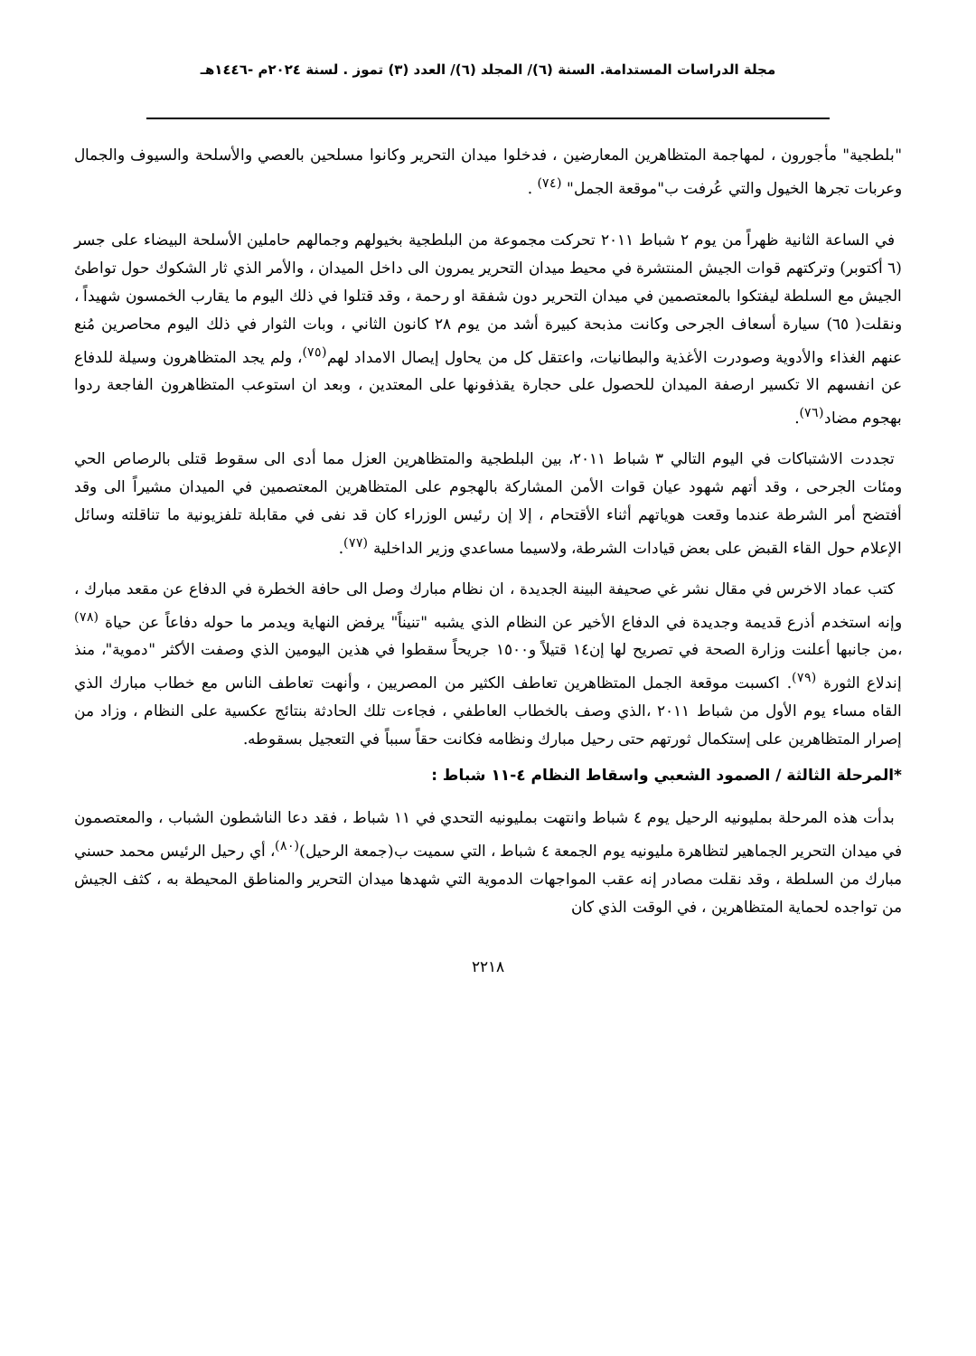مجلة الدراسات المستدامة. السنة (٦)/ المجلد (٦)/ العدد (٣) تموز . لسنة ٢٠٢٤م -١٤٤٦هـ
"بلطجية" مأجورون ، لمهاجمة المتظاهرين المعارضين ، فدخلوا ميدان التحرير وكانوا مسلحين بالعصي والأسلحة والسيوف والجمال وعربات تجرها الخيول والتي عُرفت ب"موقعة الجمل" <sup>(٧٤)</sup> .
في الساعة الثانية ظهراً من يوم ٢ شباط ٢٠١١ تحركت مجموعة من البلطجية بخيولهم وجمالهم حاملين الأسلحة البيضاء على جسر (٦ أكتوبر) وتركتهم قوات الجيش المنتشرة في محيط ميدان التحرير يمرون الى داخل الميدان ، والأمر الذي ثار الشكوك حول تواطئ الجيش مع السلطة ليفتكوا بالمعتصمين في ميدان التحرير دون شفقة او رحمة ، وقد قتلوا في ذلك اليوم ما يقارب الخمسون شهيداً ، ونقلت( ٦٥) سيارة أسعاف الجرحى وكانت مذبحة كبيرة أشد من يوم ٢٨ كانون الثاني ، وبات الثوار في ذلك اليوم محاصرين مُنع عنهم الغذاء والأدوية وصودرت الأغذية والبطانيات، واعتقل كل من يحاول إيصال الامداد لهم<sup>(٧٥)</sup>، ولم يجد المتظاهرون وسيلة للدفاع عن انفسهم الا تكسير ارصفة الميدان للحصول على حجارة يقذفونها على المعتدين ، وبعد ان استوعب المتظاهرون الفاجعة ردوا بهجوم مضاد<sup>(٧٦)</sup>.
تجددت الاشتباكات في اليوم التالي ٣ شباط ٢٠١١، بين البلطجية والمتظاهرين العزل مما أدى الى سقوط قتلى بالرصاص الحي ومئات الجرحى ، وقد أتهم شهود عيان قوات الأمن المشاركة بالهجوم على المتظاهرين المعتصمين في الميدان مشيراً الى وقد أفتضح أمر الشرطة عندما وقعت هوياتهم أثناء الأقتحام ، إلا إن رئيس الوزراء كان قد نفى في مقابلة تلفزيونية ما تناقلته وسائل الإعلام حول القاء القبض على بعض قيادات الشرطة، ولاسيما مساعدي وزير الداخلية <sup>(٧٧)</sup>.
كتب عماد الاخرس في مقال نشر غي صحيفة البينة الجديدة ، ان نظام مبارك وصل الى حافة الخطرة في الدفاع عن مقعد مبارك ، وإنه استخدم أذرع قديمة وجديدة في الدفاع الأخير عن النظام الذي يشبه "تنيناً" يرفض النهاية ويدمر ما حوله دفاعاً عن حياة <sup>(٧٨)</sup> ،من جانبها أعلنت وزارة الصحة في تصريح لها إن١٤ قتيلاً و١٥٠٠ جريحاً سقطوا في هذين اليومين الذي وصفت الأكثر "دموية"، منذ إندلاع الثورة <sup>(٧٩)</sup>. اكسبت موقعة الجمل المتظاهرين تعاطف الكثير من المصريين ، وأنهت تعاطف الناس مع خطاب مبارك الذي القاه مساء يوم الأول من شباط ٢٠١١ ،الذي وصف بالخطاب العاطفي ، فجاءت تلك الحادثة بنتائج عكسية على النظام ، وزاد من إصرار المتظاهرين على إستكمال ثورتهم حتى رحيل مبارك ونظامه فكانت حقاً سبباً في التعجيل بسقوطه.
*المرحلة الثالثة / الصمود الشعبي واسقاط النظام ٤-١١ شباط :
بدأت هذه المرحلة بمليونيه الرحيل يوم ٤ شباط وانتهت بمليونيه التحدي في ١١ شباط ، فقد دعا الناشطون الشباب ، والمعتصمون في ميدان التحرير الجماهير لتظاهرة مليونيه يوم الجمعة ٤ شباط ، التي سميت ب(جمعة الرحيل)<sup>(٨٠)</sup>، أي رحيل الرئيس محمد حسني مبارك من السلطة ، وقد نقلت مصادر إنه عقب المواجهات الدموية التي شهدها ميدان التحرير والمناطق المحيطة به ، كثف الجيش من تواجده لحماية المتظاهرين ، في الوقت الذي كان
٢٢١٨